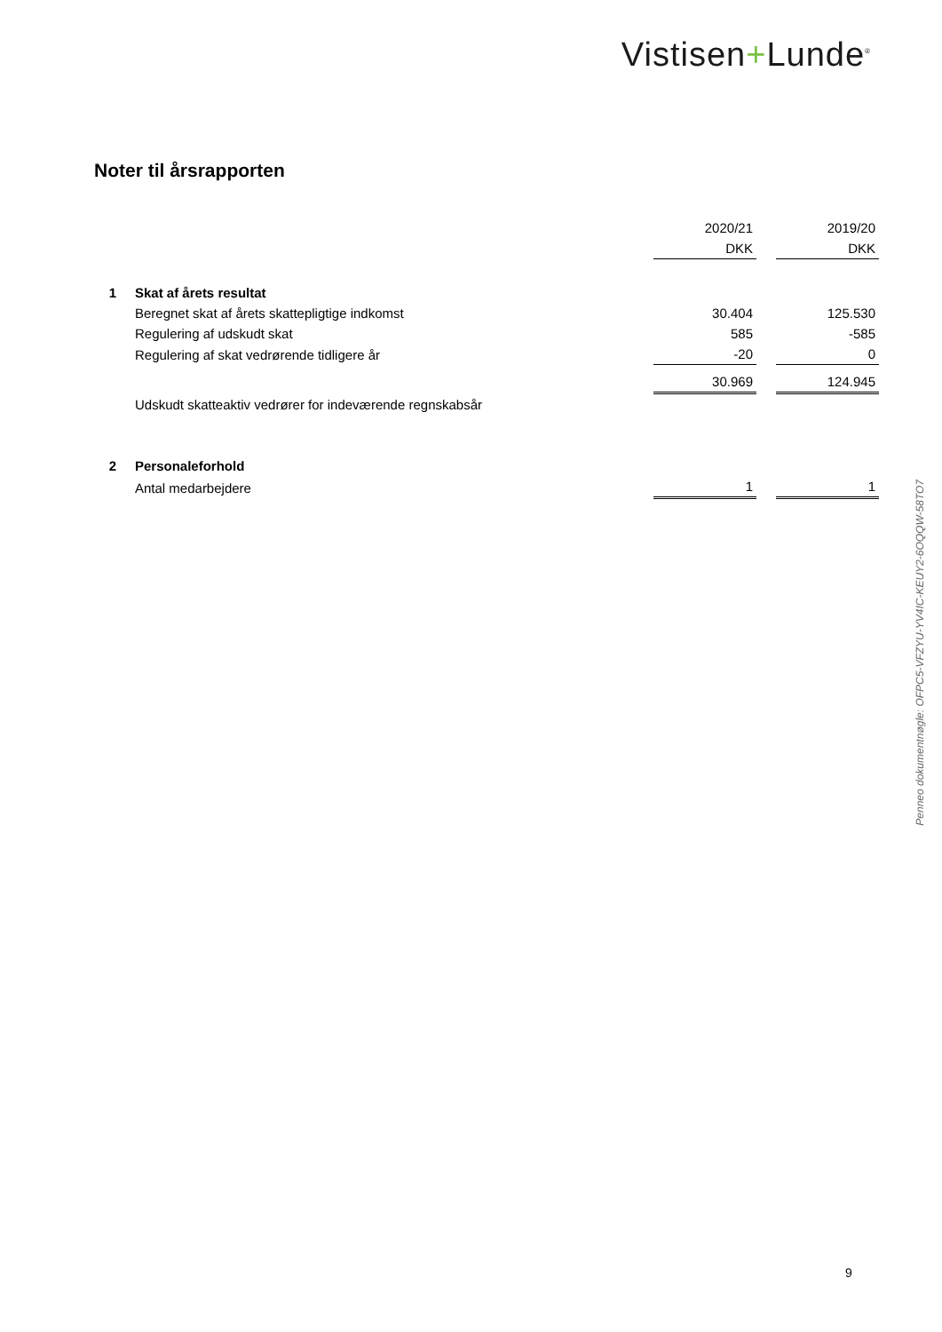Vistisen+Lunde<sup>®</sup>
Noter til årsrapporten
| | | 2020/21 | | 2019/20 |
| | | DKK | | DKK |
| 1 | Skat af årets resultat | | | |
| | Beregnet skat af årets skattepligtige indkomst | 30.404 | | 125.530 |
| | Regulering af udskudt skat | 585 | | -585 |
| | Regulering af skat vedrørende tidligere år | -20 | | 0 |
| | | 30.969 | | 124.945 |
| | Udskudt skatteaktiv vedrører for indeværende regnskabsår | | | |
| 2 | Personaleforhold | | | |
| | Antal medarbejdere | 1 | | 1 |
Penneo dokumentnøgle: OFPC5-VFZYU-YV4IC-KEUY2-6OQQW-58TO7
9